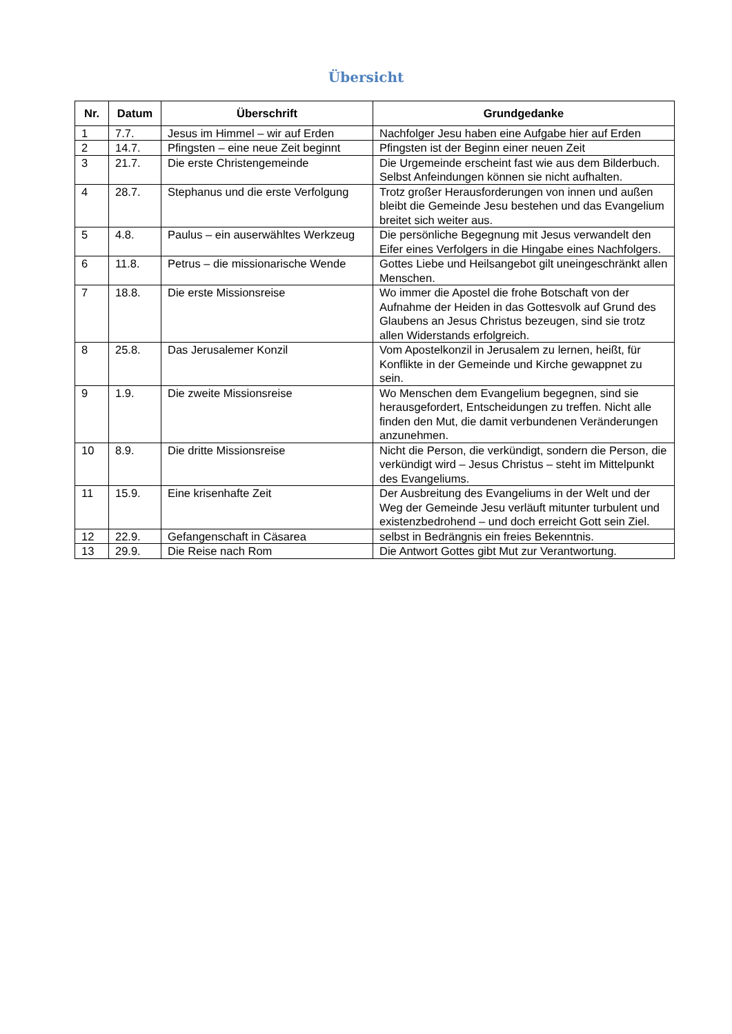Übersicht
| Nr. | Datum | Überschrift | Grundgedanke |
| --- | --- | --- | --- |
| 1 | 7.7. | Jesus im Himmel – wir auf Erden | Nachfolger Jesu haben eine Aufgabe hier auf Erden |
| 2 | 14.7. | Pfingsten – eine neue Zeit beginnt | Pfingsten ist der Beginn einer neuen Zeit |
| 3 | 21.7. | Die erste Christengemeinde | Die Urgemeinde erscheint fast wie aus dem Bilderbuch. Selbst Anfeindungen können sie nicht aufhalten. |
| 4 | 28.7. | Stephanus und die erste Verfolgung | Trotz großer Herausforderungen von innen und außen bleibt die Gemeinde Jesu bestehen und das Evangelium breitet sich weiter aus. |
| 5 | 4.8. | Paulus – ein auserwähltes Werkzeug | Die persönliche Begegnung mit Jesus verwandelt den Eifer eines Verfolgers in die Hingabe eines Nachfolgers. |
| 6 | 11.8. | Petrus – die missionarische Wende | Gottes Liebe und Heilsangebot gilt uneingeschränkt allen Menschen. |
| 7 | 18.8. | Die erste Missionsreise | Wo immer die Apostel die frohe Botschaft von der Aufnahme der Heiden in das Gottesvolk auf Grund des Glaubens an Jesus Christus bezeugen, sind sie trotz allen Widerstands erfolgreich. |
| 8 | 25.8. | Das Jerusalemer Konzil | Vom Apostelkonzil in Jerusalem zu lernen, heißt, für Konflikte in der Gemeinde und Kirche gewappnet zu sein. |
| 9 | 1.9. | Die zweite Missionsreise | Wo Menschen dem Evangelium begegnen, sind sie herausgefordert, Entscheidungen zu treffen. Nicht alle finden den Mut, die damit verbundenen Veränderungen anzunehmen. |
| 10 | 8.9. | Die dritte Missionsreise | Nicht die Person, die verkündigt, sondern die Person, die verkündigt wird – Jesus Christus – steht im Mittelpunkt des Evangeliums. |
| 11 | 15.9. | Eine krisenhafte Zeit | Der Ausbreitung des Evangeliums in der Welt und der Weg der Gemeinde Jesu verläuft mitunter turbulent und existenzbedrohend – und doch erreicht Gott sein Ziel. |
| 12 | 22.9. | Gefangenschaft in Cäsarea | selbst in Bedrängnis ein freies Bekenntnis. |
| 13 | 29.9. | Die Reise nach Rom | Die Antwort Gottes gibt Mut zur Verantwortung. |